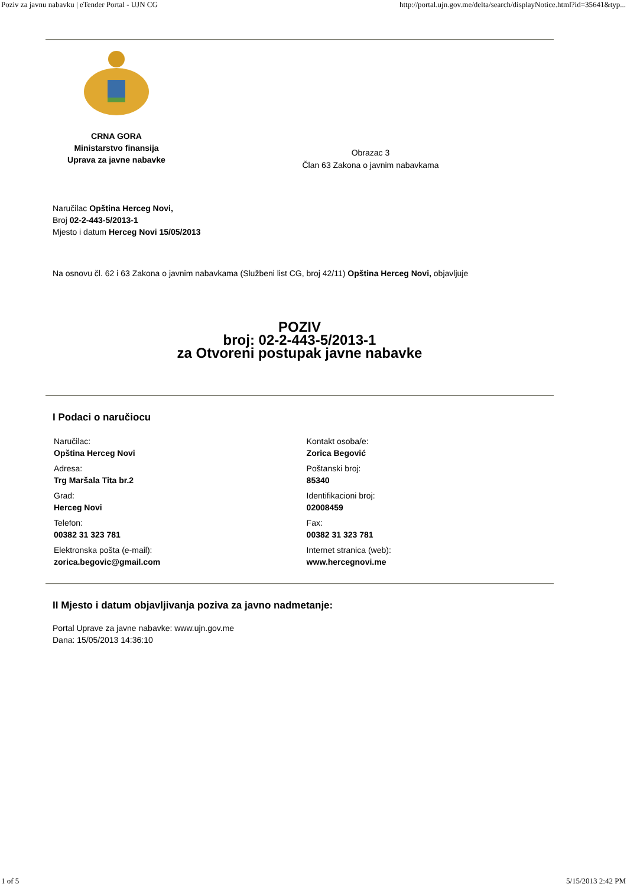Poziv za javnu nabavku | eTender Portal - UJN CG http://portal.ujn.gov.me/delta/search/displayNotice.html?id=35641&typ...
CRNA GORA
Ministarstvo finansija
Uprava za javne nabavke
Obrazac 3
Član 63 Zakona o javnim nabavkama
Naručilac Opština Herceg Novi,
Broj 02-2-443-5/2013-1
Mjesto i datum Herceg Novi 15/05/2013
Na osnovu čl. 62 i 63 Zakona o javnim nabavkama (Službeni list CG, broj 42/11) Opština Herceg Novi, objavljuje
POZIV
broj: 02-2-443-5/2013-1
za Otvoreni postupak javne nabavke
I Podaci o naručiocu
| Naručilac: Opština Herceg Novi | Kontakt osoba/e: Zorica Begović |
| Adresa: Trg Maršala Tita br.2 | Poštanski broj: 85340 |
| Grad: Herceg Novi | Identifikacioni broj: 02008459 |
| Telefon: 00382 31 323 781 | Fax: 00382 31 323 781 |
| Elektronska pošta (e-mail): zorica.begovic@gmail.com | Internet stranica (web): www.hercegnovi.me |
II Mjesto i datum objavljivanja poziva za javno nadmetanje:
Portal Uprave za javne nabavke: www.ujn.gov.me
Dana: 15/05/2013 14:36:10
1 of 5 5/15/2013 2:42 PM